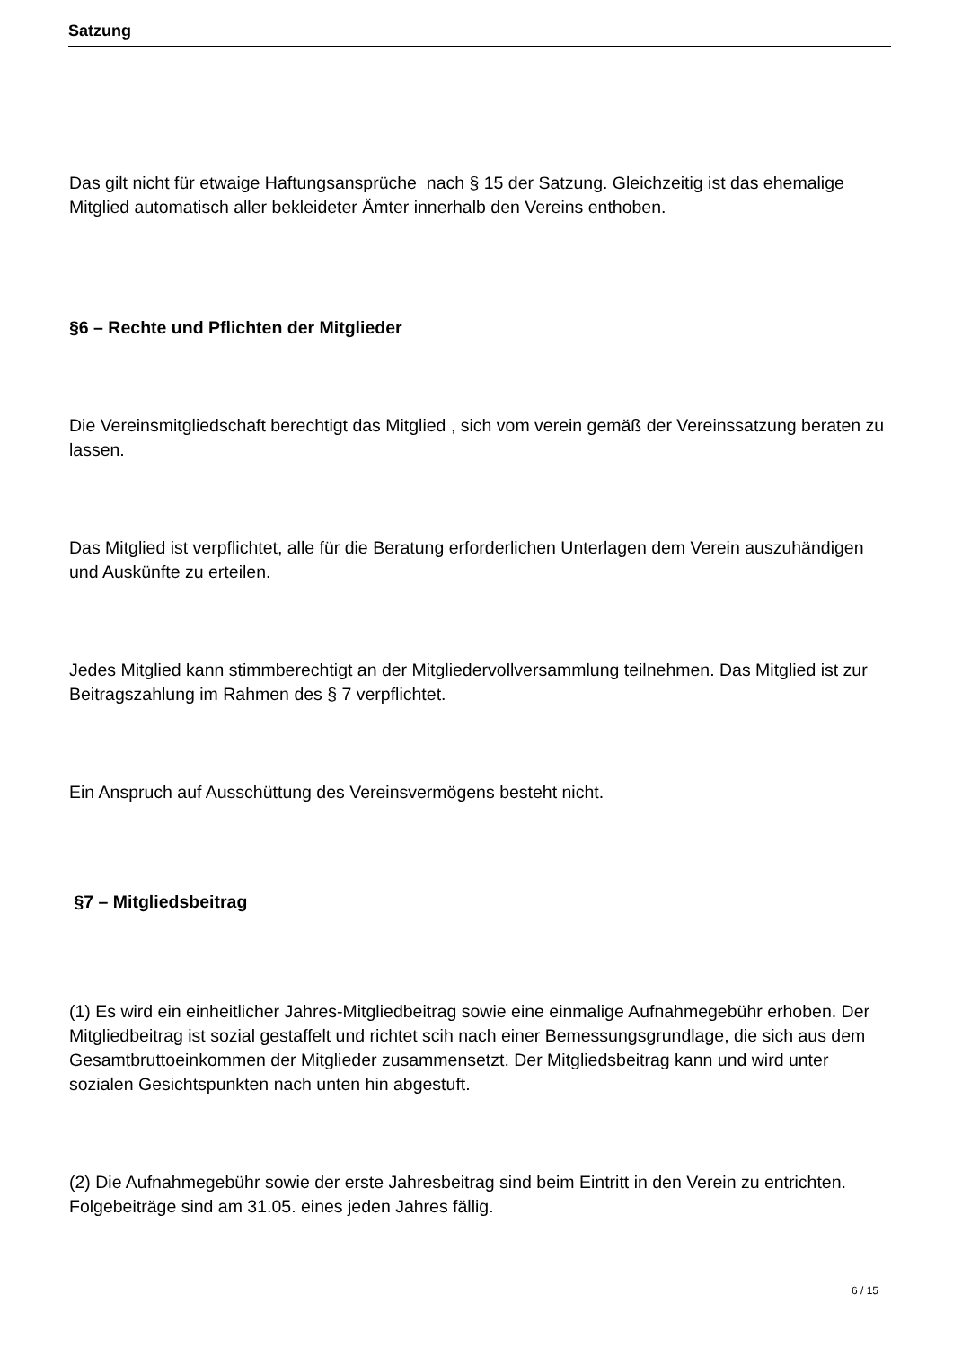Satzung
Das gilt nicht für etwaige Haftungsansprüche nach § 15 der Satzung. Gleichzeitig ist das ehemalige Mitglied automatisch aller bekleideter Ämter innerhalb den Vereins enthoben.
§6 – Rechte und Pflichten der Mitglieder
Die Vereinsmitgliedschaft berechtigt das Mitglied , sich vom verein gemäß der Vereinssatzung beraten zu lassen.
Das Mitglied ist verpflichtet, alle für die Beratung erforderlichen Unterlagen dem Verein auszuhändigen und Auskünfte zu erteilen.
Jedes Mitglied kann stimmberechtigt an der Mitgliedervollversammlung teilnehmen. Das Mitglied ist zur Beitragszahlung im Rahmen des § 7 verpflichtet.
Ein Anspruch auf Ausschüttung des Vereinsvermögens besteht nicht.
§7 – Mitgliedsbeitrag
(1) Es wird ein einheitlicher Jahres-Mitgliedbeitrag sowie eine einmalige Aufnahmegebühr erhoben. Der Mitgliedbeitrag ist sozial gestaffelt und richtet scih nach einer Bemessungsgrundlage, die sich aus dem Gesamtbruttoeinkommen der Mitglieder zusammensetzt. Der Mitgliedsbeitrag kann und wird unter sozialen Gesichtspunkten nach unten hin abgestuft.
(2) Die Aufnahmegebühr sowie der erste Jahresbeitrag sind beim Eintritt in den Verein zu entrichten. Folgebeiträge sind am 31.05. eines jeden Jahres fällig.
6 / 15